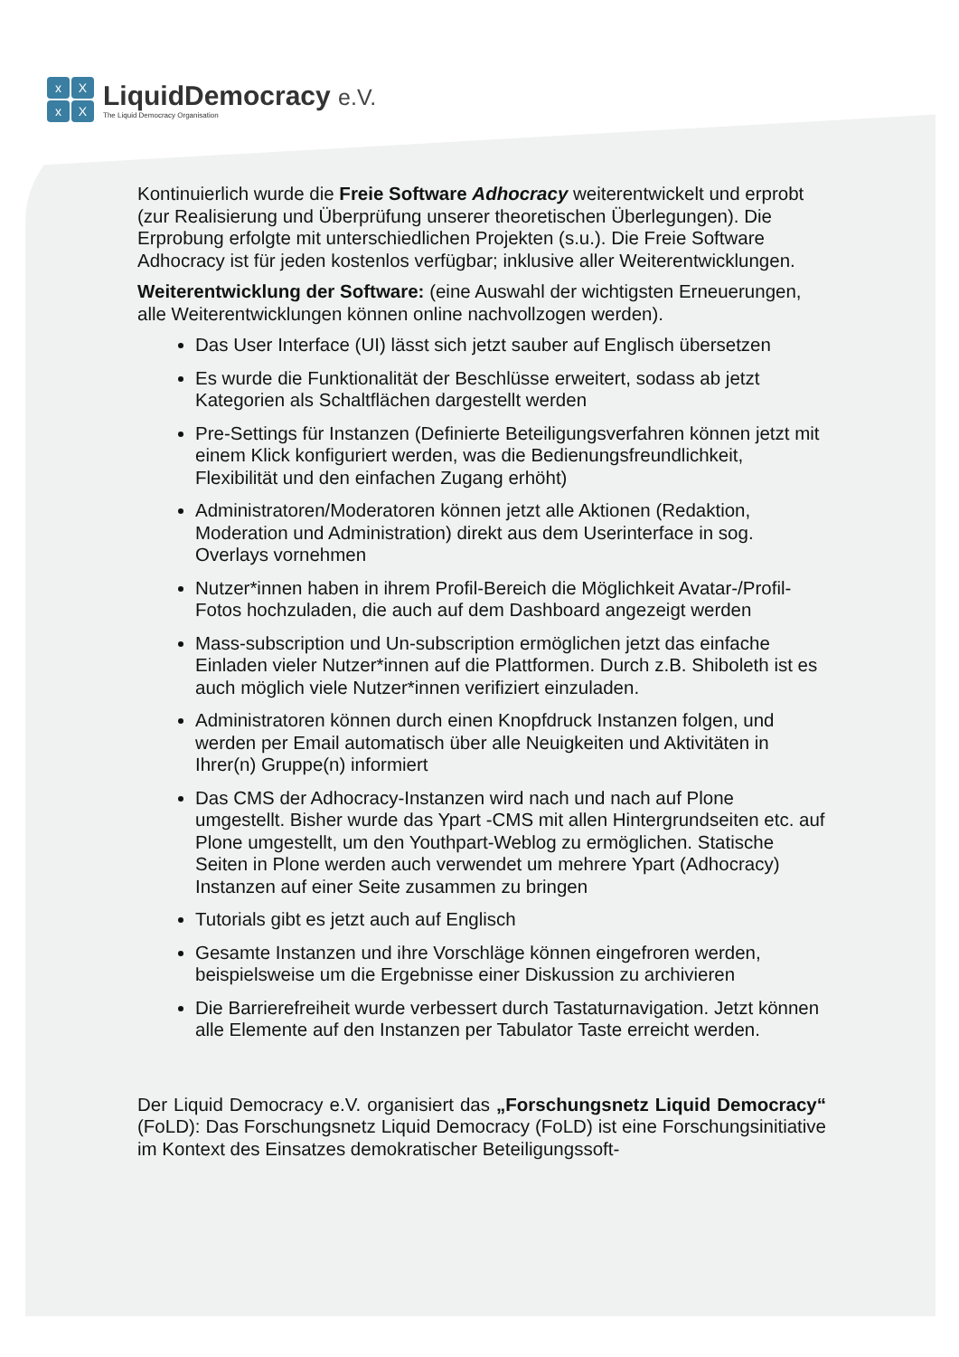xXxX
LiquidDemocracy e.V.
The Liquid Democracy Organisation
Kontinuierlich wurde die Freie Software Adhocracy weiterentwickelt und erprobt (zur Realisierung und Überprüfung unserer theoretischen Überlegungen). Die Erprobung erfolgte mit unterschiedlichen Projekten (s.u.). Die Freie Software Adhocracy ist für jeden kostenlos verfügbar; inklusive aller Weiterentwicklungen.
Weiterentwicklung der Software: (eine Auswahl der wichtigsten Erneuerungen, alle Weiterentwicklungen können online nachvollzogen werden).
Das User Interface (UI) lässt sich jetzt sauber auf Englisch übersetzen
Es wurde die Funktionalität der Beschlüsse erweitert, sodass ab jetzt Kategorien als Schaltflächen dargestellt werden
Pre-Settings für Instanzen (Definierte Beteiligungsverfahren können jetzt mit einem Klick konfiguriert werden, was die Bedienungsfreundlichkeit, Flexibilität und den einfachen Zugang erhöht)
Administratoren/Moderatoren können jetzt alle Aktionen (Redaktion, Moderation und Administration) direkt aus dem Userinterface in sog. Overlays vornehmen
Nutzer*innen haben in ihrem Profil-Bereich die Möglichkeit Avatar-/Profil-Fotos hochzuladen, die auch auf dem Dashboard angezeigt werden
Mass-subscription und Un-subscription ermöglichen jetzt das einfache Einladen vieler Nutzer*innen auf die Plattformen. Durch z.B. Shiboleth ist es auch möglich viele Nutzer*innen verifiziert einzuladen.
Administratoren können durch einen Knopfdruck Instanzen folgen, und werden per Email automatisch über alle Neuigkeiten und Aktivitäten in Ihrer(n) Gruppe(n) informiert
Das CMS der Adhocracy-Instanzen wird nach und nach auf Plone umgestellt. Bisher wurde das Ypart -CMS mit allen Hintergrundseiten etc. auf Plone umgestellt, um den Youthpart-Weblog zu ermöglichen. Statische Seiten in Plone werden auch verwendet um mehrere Ypart (Adhocracy) Instanzen auf einer Seite zusammen zu bringen
Tutorials gibt es jetzt auch auf Englisch
Gesamte Instanzen und ihre Vorschläge können eingefroren werden, beispielsweise um die Ergebnisse einer Diskussion zu archivieren
Die Barrierefreiheit wurde verbessert durch Tastaturnavigation. Jetzt können alle Elemente auf den Instanzen per Tabulator Taste erreicht werden.
Der Liquid Democracy e.V. organisiert das „Forschungsnetz Liquid Democracy“ (FoLD): Das Forschungsnetz Liquid Democracy (FoLD) ist eine Forschungsinitiative im Kontext des Einsatzes demokratischer Beteiligungssoft-